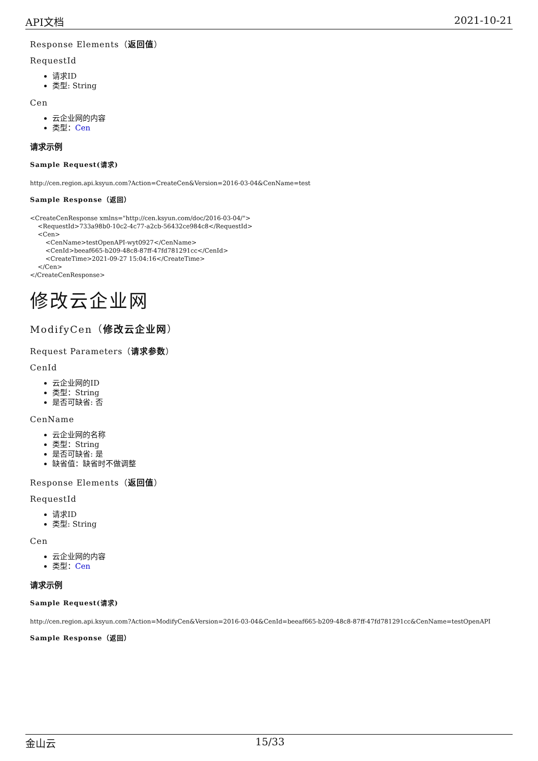API文档 2021-10-21
Response Elements（返回值）
RequestId
请求ID
类型: String
Cen
云企业网的内容
类型：Cen
请求示例
Sample Request(请求)
http://cen.region.api.ksyun.com?Action=CreateCen&Version=2016-03-04&CenName=test
Sample Response（返回）
<CreateCenResponse xmlns="http://cen.ksyun.com/doc/2016-03-04/">
    <RequestId>733a98b0-10c2-4c77-a2cb-56432ce984c8</RequestId>
    <Cen>
        <CenName>testOpenAPI-wyt0927</CenName>
        <CenId>beeaf665-b209-48c8-87ff-47fd781291cc</CenId>
        <CreateTime>2021-09-27 15:04:16</CreateTime>
    </Cen>
</CreateCenResponse>
修改云企业网
ModifyCen（修改云企业网）
Request Parameters（请求参数）
CenId
云企业网的ID
类型：String
是否可缺省: 否
CenName
云企业网的名称
类型：String
是否可缺省: 是
缺省值：缺省时不做调整
Response Elements（返回值）
RequestId
请求ID
类型: String
Cen
云企业网的内容
类型：Cen
请求示例
Sample Request(请求)
http://cen.region.api.ksyun.com?Action=ModifyCen&Version=2016-03-04&CenId=beeaf665-b209-48c8-87ff-47fd781291cc&CenName=testOpenAPI
Sample Response（返回）
金山云 15/33